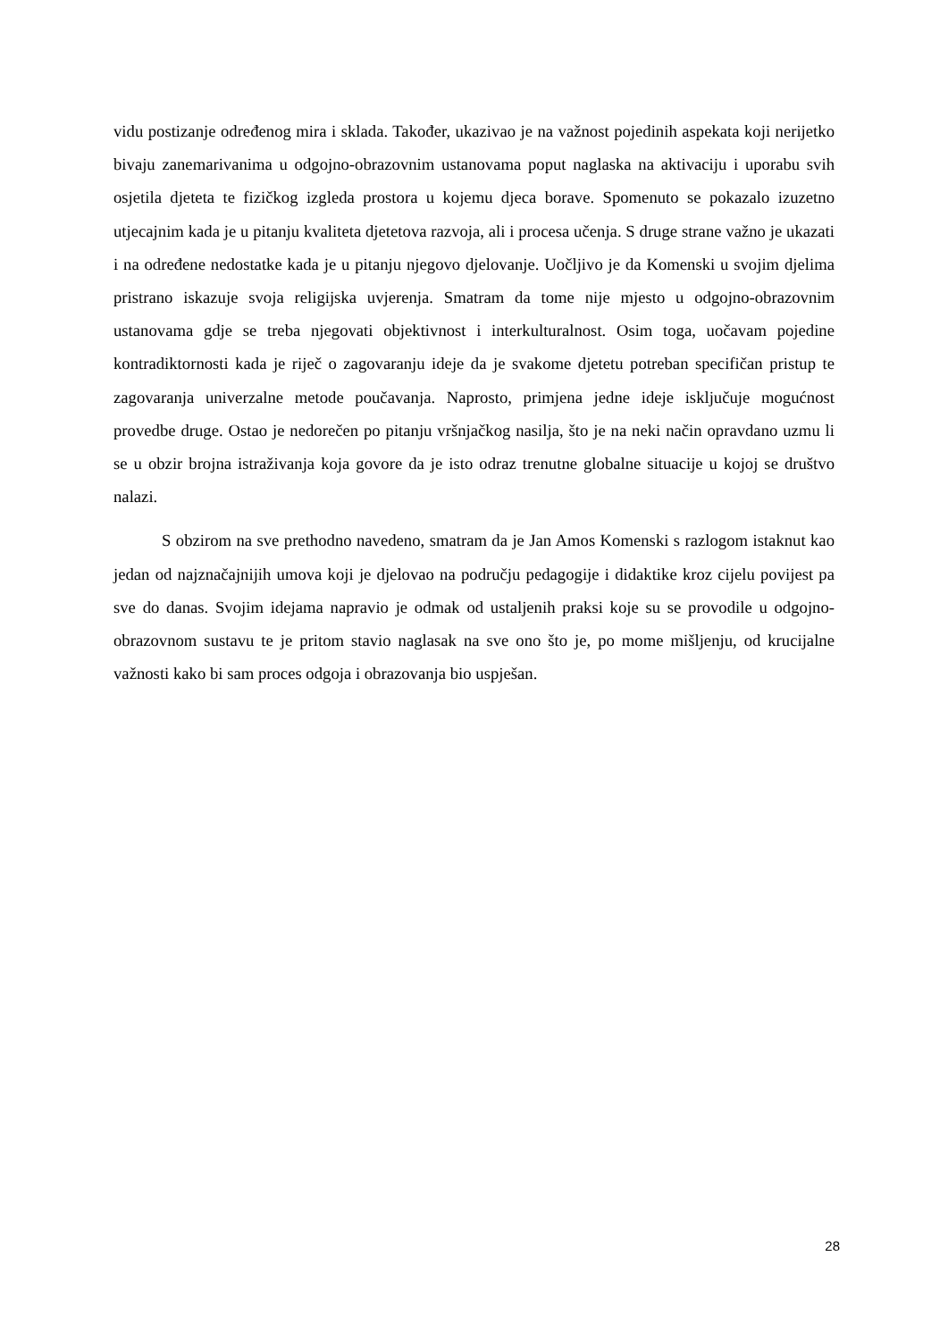vidu postizanje određenog mira i sklada. Također, ukazivao je na važnost pojedinih aspekata koji nerijetko bivaju zanemarivanima u odgojno-obrazovnim ustanovama poput naglaska na aktivaciju i uporabu svih osjetila djeteta te fizičkog izgleda prostora u kojemu djeca borave. Spomenuto se pokazalo izuzetno utjecajnim kada je u pitanju kvaliteta djetetova razvoja, ali i procesa učenja. S druge strane važno je ukazati i na određene nedostatke kada je u pitanju njegovo djelovanje. Uočljivo je da Komenski u svojim djelima pristrano iskazuje svoja religijska uvjerenja. Smatram da tome nije mjesto u odgojno-obrazovnim ustanovama gdje se treba njegovati objektivnost i interkulturalnost. Osim toga, uočavam pojedine kontradiktornosti kada je riječ o zagovaranju ideje da je svakome djetetu potreban specifičan pristup te zagovaranja univerzalne metode poučavanja. Naprosto, primjena jedne ideje isključuje mogućnost provedbe druge. Ostao je nedorečen po pitanju vršnjačkog nasilja, što je na neki način opravdano uzmu li se u obzir brojna istraživanja koja govore da je isto odraz trenutne globalne situacije u kojoj se društvo nalazi.
S obzirom na sve prethodno navedeno, smatram da je Jan Amos Komenski s razlogom istaknut kao jedan od najznačajnijih umova koji je djelovao na području pedagogije i didaktike kroz cijelu povijest pa sve do danas. Svojim idejama napravio je odmak od ustaljenih praksi koje su se provodile u odgojno-obrazovnom sustavu te je pritom stavio naglasak na sve ono što je, po mome mišljenju, od krucijalne važnosti kako bi sam proces odgoja i obrazovanja bio uspješan.
28